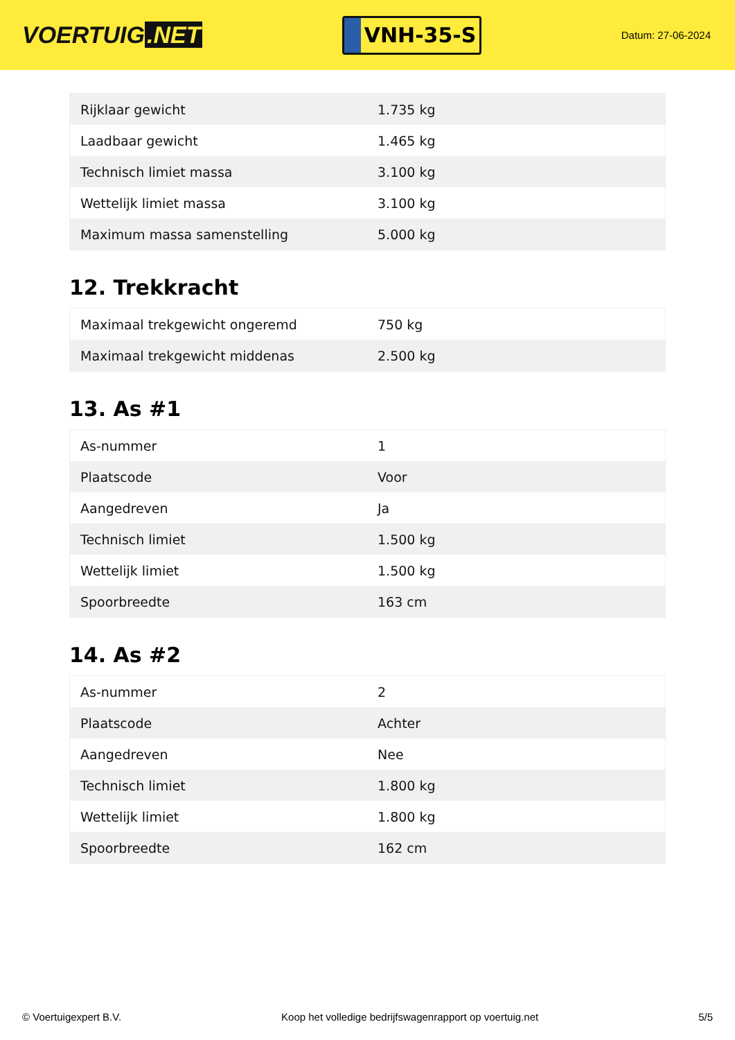VOERTUIG.NET
VNH-35-S
Datum: 27-06-2024
| Rijklaar gewicht | 1.735 kg |
| Laadbaar gewicht | 1.465 kg |
| Technisch limiet massa | 3.100 kg |
| Wettelijk limiet massa | 3.100 kg |
| Maximum massa samenstelling | 5.000 kg |
12. Trekkracht
| Maximaal trekgewicht ongeremd | 750 kg |
| Maximaal trekgewicht middenas | 2.500 kg |
13. As #1
| As-nummer | 1 |
| Plaatscode | Voor |
| Aangedreven | Ja |
| Technisch limiet | 1.500 kg |
| Wettelijk limiet | 1.500 kg |
| Spoorbreedte | 163 cm |
14. As #2
| As-nummer | 2 |
| Plaatscode | Achter |
| Aangedreven | Nee |
| Technisch limiet | 1.800 kg |
| Wettelijk limiet | 1.800 kg |
| Spoorbreedte | 162 cm |
© Voertuigexpert B.V. Koop het volledige bedrijfswagenrapport op voertuig.net 5/5